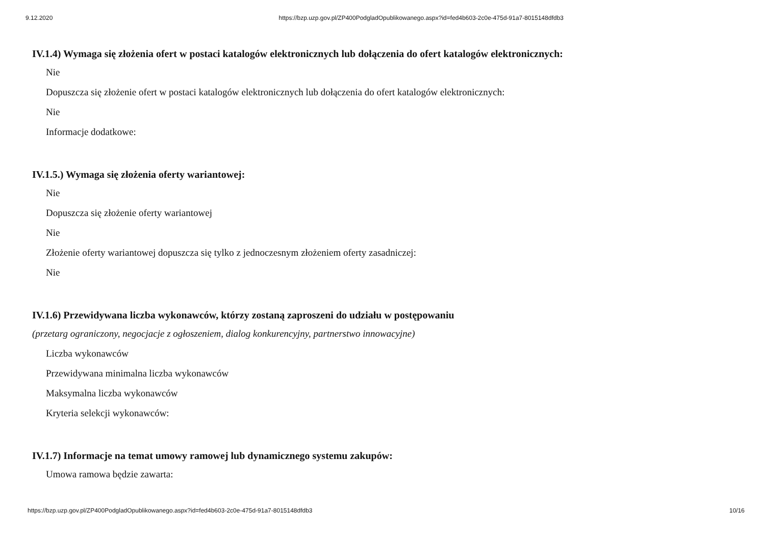9.12.2020 https://bzp.uzp.gov.pl/ZP400PodgladOpublikowanego.aspx?id=fed4b603-2c0e-475d-91a7-8015148dfdb3
IV.1.4) Wymaga się złożenia ofert w postaci katalogów elektronicznych lub dołączenia do ofert katalogów elektronicznych:
Nie
Dopuszcza się złożenie ofert w postaci katalogów elektronicznych lub dołączenia do ofert katalogów elektronicznych:
Nie
Informacje dodatkowe:
IV.1.5.) Wymaga się złożenia oferty wariantowej:
Nie
Dopuszcza się złożenie oferty wariantowej
Nie
Złożenie oferty wariantowej dopuszcza się tylko z jednoczesnym złożeniem oferty zasadniczej:
Nie
IV.1.6) Przewidywana liczba wykonawców, którzy zostaną zaproszeni do udziału w postępowaniu
(przetarg ograniczony, negocjacje z ogłoszeniem, dialog konkurencyjny, partnerstwo innowacyjne)
Liczba wykonawców
Przewidywana minimalna liczba wykonawców
Maksymalna liczba wykonawców
Kryteria selekcji wykonawców:
IV.1.7) Informacje na temat umowy ramowej lub dynamicznego systemu zakupów:
Umowa ramowa będzie zawarta:
https://bzp.uzp.gov.pl/ZP400PodgladOpublikowanego.aspx?id=fed4b603-2c0e-475d-91a7-8015148dfdb3 10/16